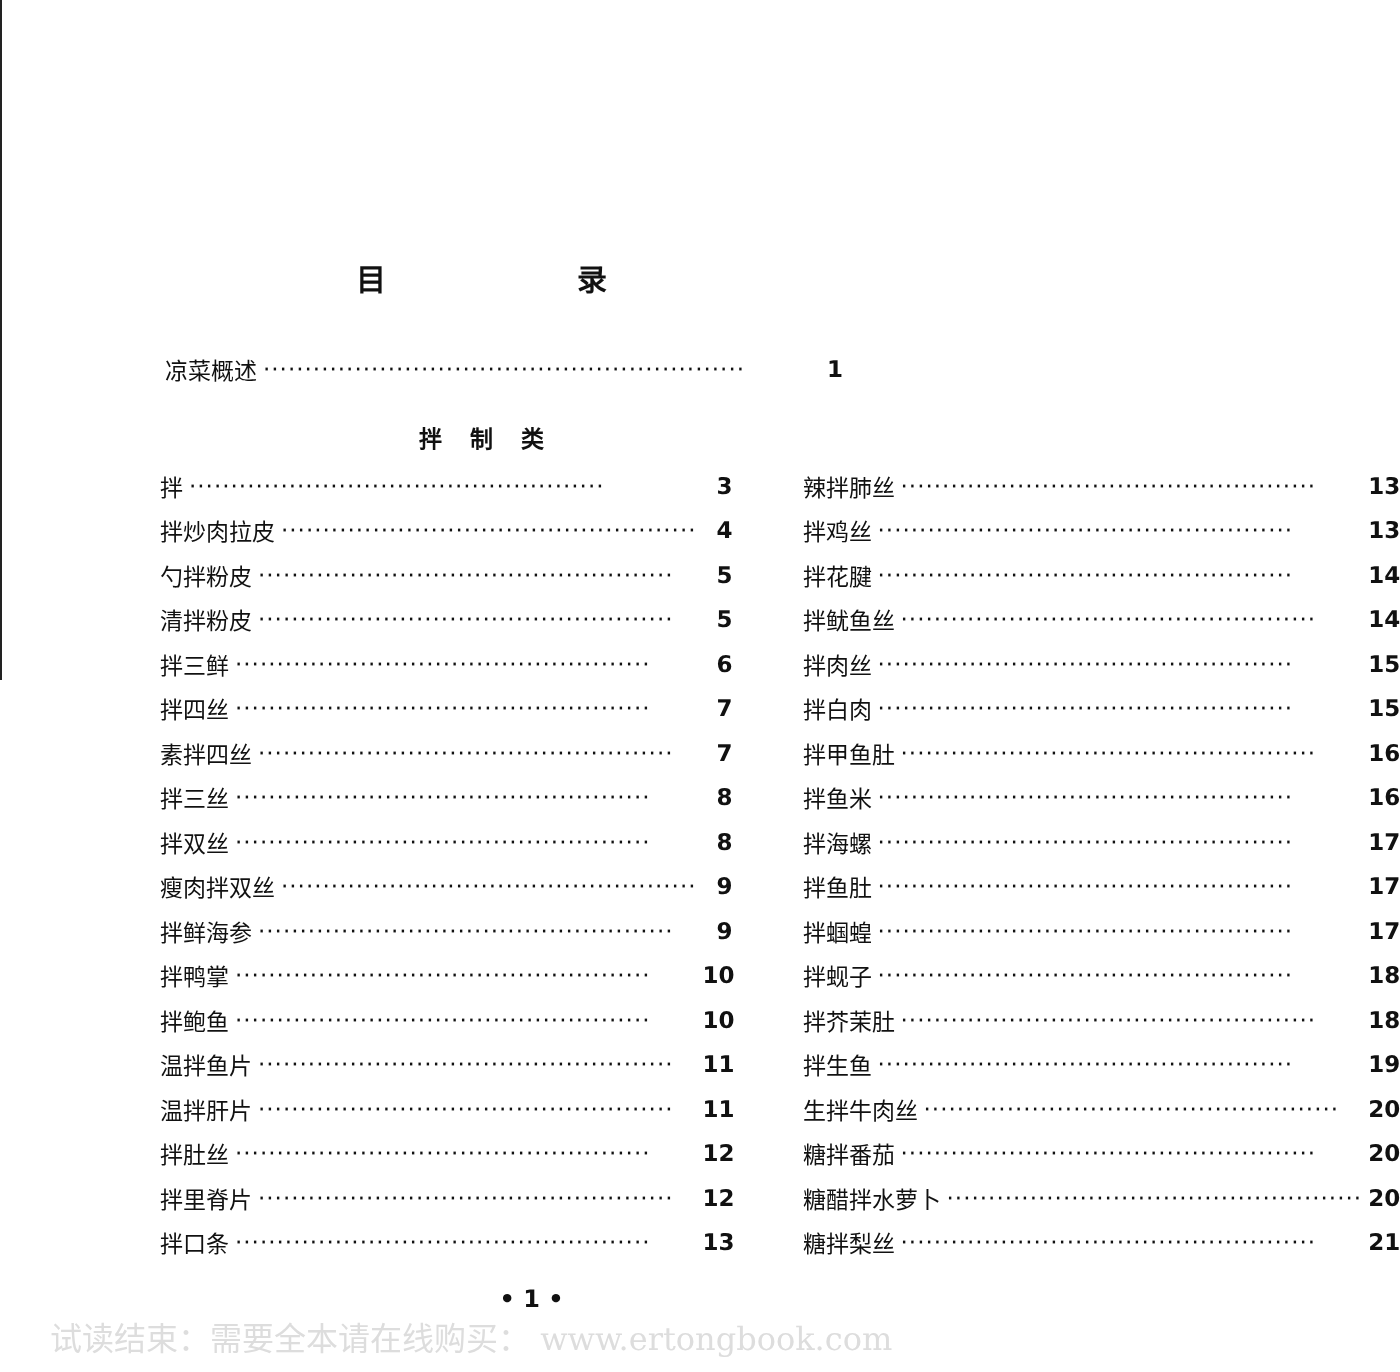目 录
凉菜概述 ·························································· 1
拌 制 类
拌 ·················································· 3
拌炒肉拉皮 ·················································· 4
勺拌粉皮 ·················································· 5
清拌粉皮 ·················································· 5
拌三鲜 ·················································· 6
拌四丝 ·················································· 7
素拌四丝 ·················································· 7
拌三丝 ·················································· 8
拌双丝 ·················································· 8
瘦肉拌双丝 ·················································· 9
拌鲜海参 ·················································· 9
拌鸭掌 ·················································· 10
拌鲍鱼 ·················································· 10
温拌鱼片 ·················································· 11
温拌肝片 ·················································· 11
拌肚丝 ·················································· 12
拌里脊片 ·················································· 12
拌口条 ·················································· 13
辣拌肺丝 ·················································· 13
拌鸡丝 ·················································· 13
拌花腱 ·················································· 14
拌鱿鱼丝 ·················································· 14
拌肉丝 ·················································· 15
拌白肉 ·················································· 15
拌甲鱼肚 ·················································· 16
拌鱼米 ·················································· 16
拌海螺 ·················································· 17
拌鱼肚 ·················································· 17
拌蝈蝗 ·················································· 17
拌蚬子 ·················································· 18
拌芥茉肚 ·················································· 18
拌生鱼 ·················································· 19
生拌牛肉丝 ·················································· 20
糖拌番茄 ·················································· 20
糖醋拌水萝卜 ·················································· 20
糖拌梨丝 ·················································· 21
• 1 •
试读结束：需要全本请在线购买： www.ertongbook.com